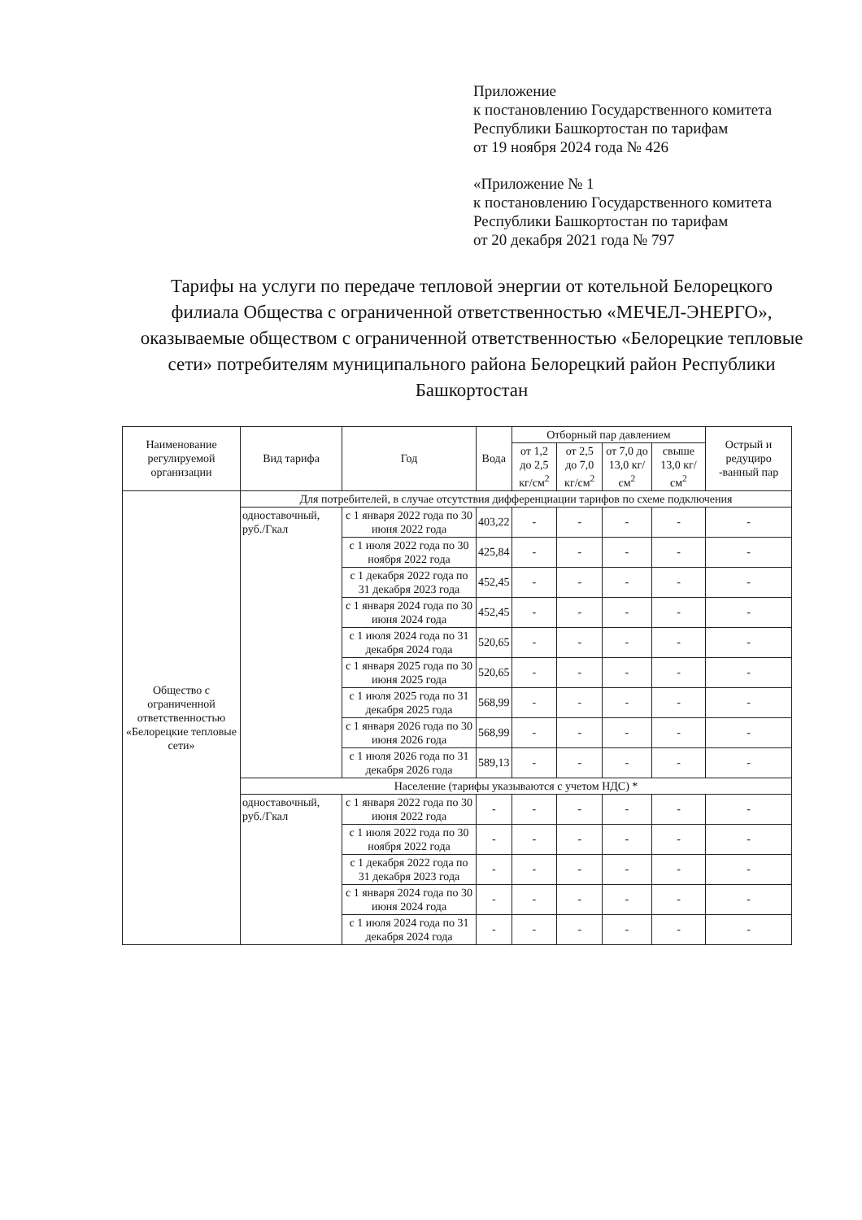Приложение
к постановлению Государственного комитета
Республики Башкортостан по тарифам
от 19 ноября 2024 года № 426
«Приложение № 1
к постановлению Государственного комитета
Республики Башкортостан по тарифам
от 20 декабря 2021 года № 797
Тарифы на услуги по передаче тепловой энергии от котельной Белорецкого филиала Общества с ограниченной ответственностью «МЕЧЕЛ-ЭНЕРГО», оказываемые обществом с ограниченной ответственностью «Белорецкие тепловые сети» потребителям муниципального района Белорецкий район Республики Башкортостан
| Наименование регулируемой организации | Вид тарифа | Год | Вода | Отборный пар давлением | | | | Острый и редуциро -ванный пар |
| --- | --- | --- | --- | --- | --- | --- | --- | --- |
| | | | | от 1,2 до 2,5 кг/см<sup>2</sup> | от 2,5 до 7,0 кг/см<sup>2</sup> | от 7,0 до 13,0 кг/см<sup>2</sup> | свыше 13,0 кг/см<sup>2</sup> | |
| Общество с ограниченной ответственностью «Белорецкие тепловые сети» | Для потребителей, в случае отсутствия дифференциации тарифов по схеме подключения | | | | | | | |
| | одноставочный, руб./Гкал | с 1 января 2022 года по 30 июня 2022 года | 403,22 | - | - | - | - | - |
| | | с 1 июля 2022 года по 30 ноября 2022 года | 425,84 | - | - | - | - | - |
| | | с 1 декабря 2022 года по 31 декабря 2023 года | 452,45 | - | - | - | - | - |
| | | с 1 января 2024 года по 30 июня 2024 года | 452,45 | - | - | - | - | - |
| | | с 1 июля 2024 года по 31 декабря 2024 года | 520,65 | - | - | - | - | - |
| | | с 1 января 2025 года по 30 июня 2025 года | 520,65 | - | - | - | - | - |
| | | с 1 июля 2025 года по 31 декабря 2025 года | 568,99 | - | - | - | - | - |
| | | с 1 января 2026 года по 30 июня 2026 года | 568,99 | - | - | - | - | - |
| | | с 1 июля 2026 года по 31 декабря 2026 года | 589,13 | - | - | - | - | - |
| | Население (тарифы указываются с учетом НДС) * | | | | | | | |
| | одноставочный, руб./Гкал | с 1 января 2022 года по 30 июня 2022 года | - | - | - | - | - | - |
| | | с 1 июля 2022 года по 30 ноября 2022 года | - | - | - | - | - | - |
| | | с 1 декабря 2022 года по 31 декабря 2023 года | - | - | - | - | - | - |
| | | с 1 января 2024 года по 30 июня 2024 года | - | - | - | - | - | - |
| | | с 1 июля 2024 года по 31 декабря 2024 года | - | - | - | - | - | - |